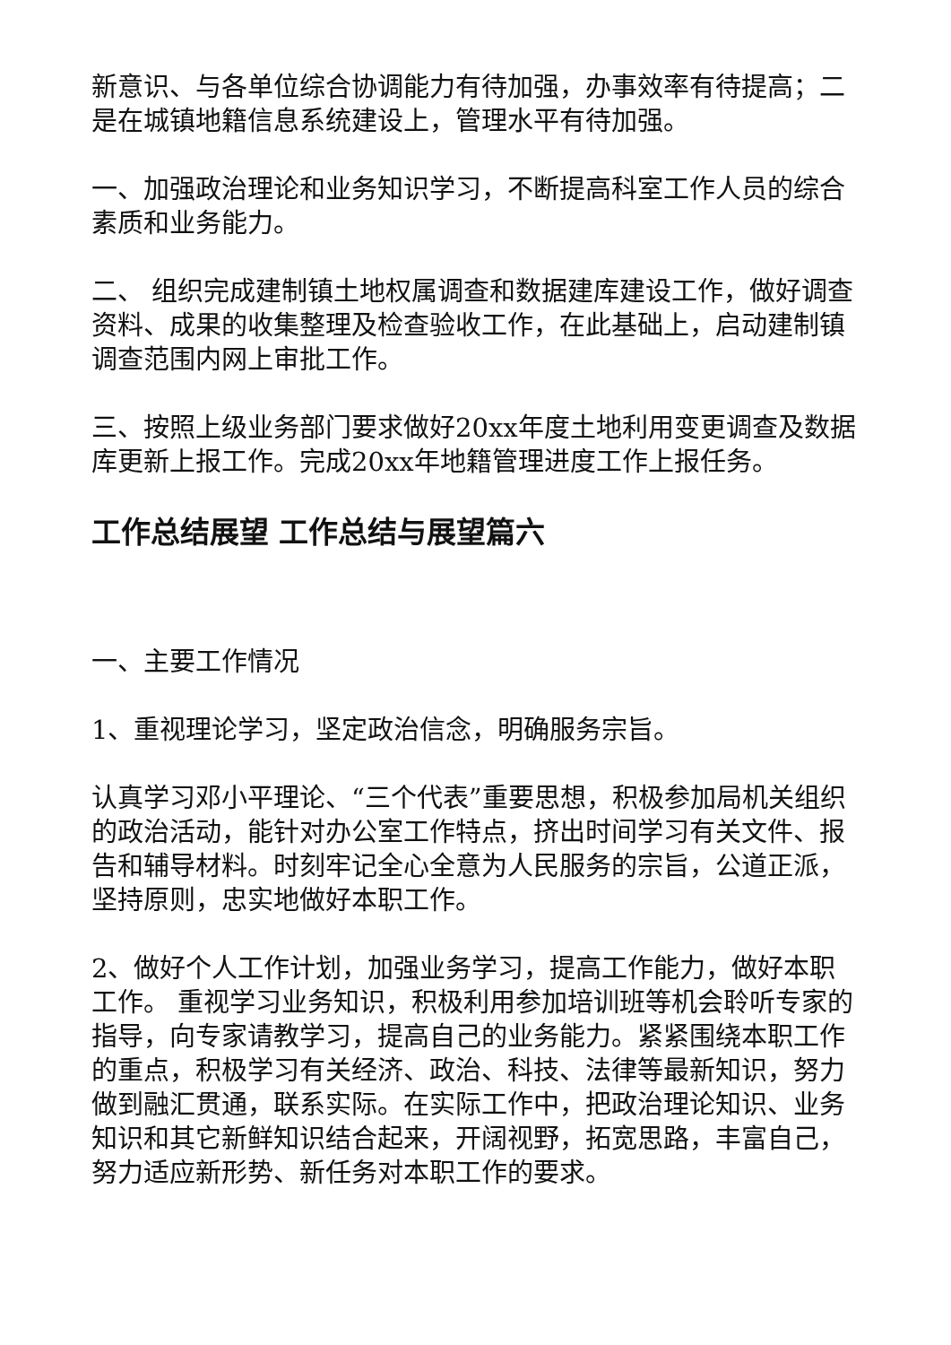新意识、与各单位综合协调能力有待加强，办事效率有待提高；二是在城镇地籍信息系统建设上，管理水平有待加强。
一、加强政治理论和业务知识学习，不断提高科室工作人员的综合素质和业务能力。
二、 组织完成建制镇土地权属调查和数据建库建设工作，做好调查资料、成果的收集整理及检查验收工作，在此基础上，启动建制镇调查范围内网上审批工作。
三、按照上级业务部门要求做好20xx年度土地利用变更调查及数据库更新上报工作。完成20xx年地籍管理进度工作上报任务。
工作总结展望 工作总结与展望篇六
一、主要工作情况
1、重视理论学习，坚定政治信念，明确服务宗旨。
认真学习邓小平理论、“三个代表”重要思想，积极参加局机关组织的政治活动，能针对办公室工作特点，挤出时间学习有关文件、报告和辅导材料。时刻牢记全心全意为人民服务的宗旨，公道正派，坚持原则，忠实地做好本职工作。
2、做好个人工作计划，加强业务学习，提高工作能力，做好本职工作。 重视学习业务知识，积极利用参加培训班等机会聆听专家的指导，向专家请教学习，提高自己的业务能力。紧紧围绕本职工作的重点，积极学习有关经济、政治、科技、法律等最新知识，努力做到融汇贯通，联系实际。在实际工作中，把政治理论知识、业务知识和其它新鲜知识结合起来，开阔视野，拓宽思路，丰富自己，努力适应新形势、新任务对本职工作的要求。